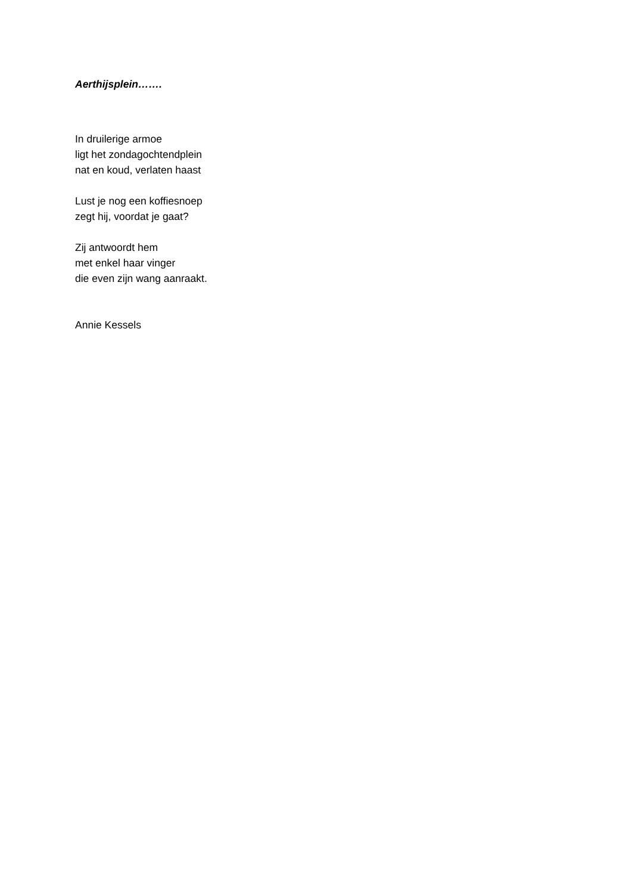Aerthijsplein…….
In druilerige armoe
ligt het zondagochtendplein
nat en koud, verlaten haast
Lust je nog een koffiesnoep
zegt hij, voordat je gaat?
Zij antwoordt hem
met enkel haar vinger
die even zijn wang aanraakt.
Annie Kessels